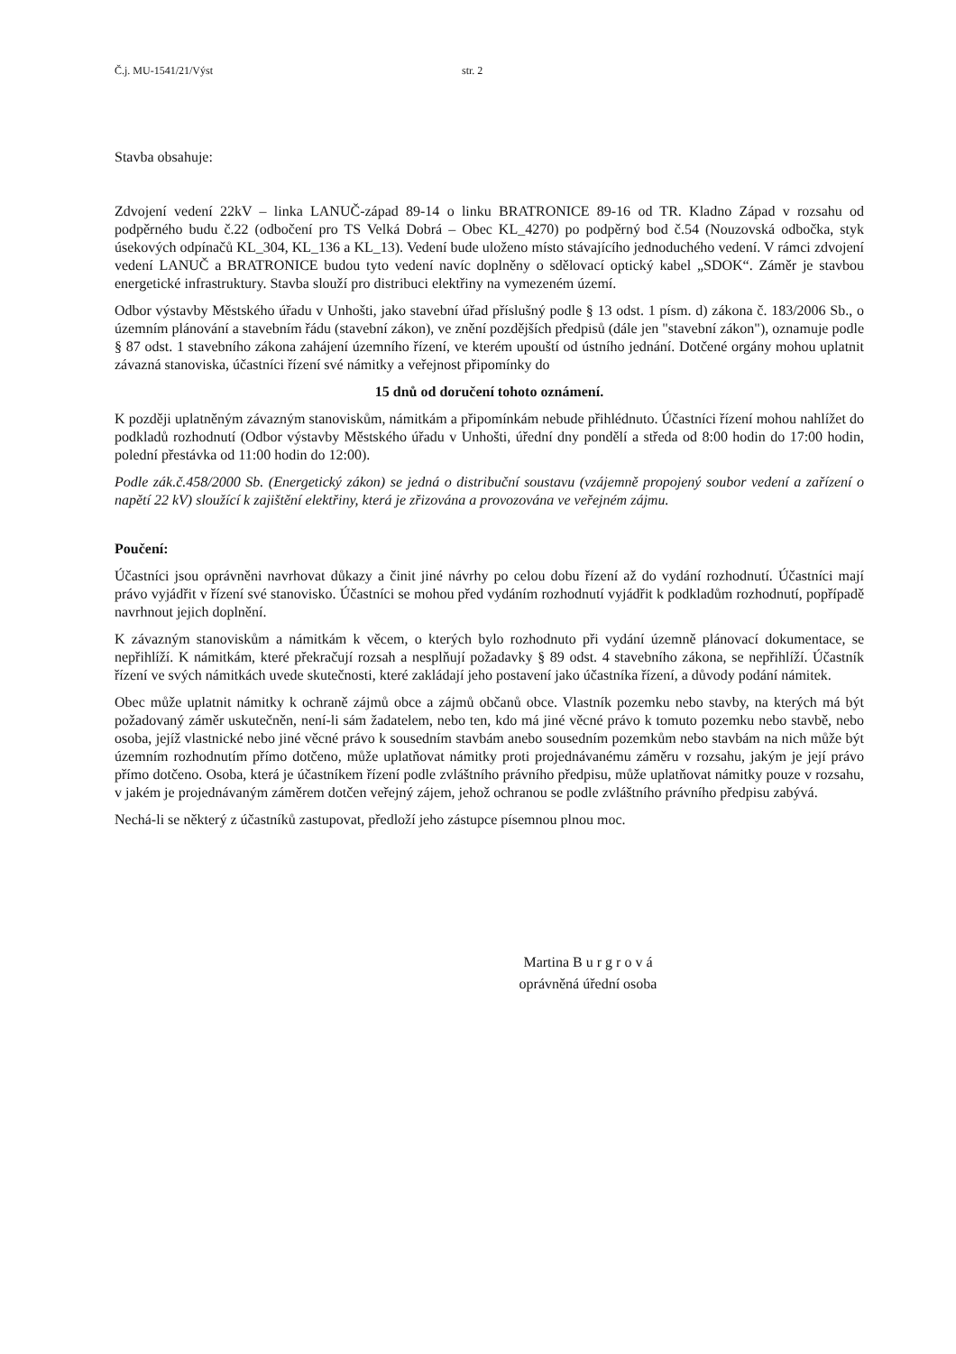Č.j. MU-1541/21/Výst str. 2
Stavba obsahuje:
Zdvojení vedení 22kV – linka LANUČ-západ 89-14 o linku BRATRONICE 89-16 od TR. Kladno Západ v rozsahu od podpěrného budu č.22 (odbočení pro TS Velká Dobrá – Obec KL_4270) po podpěrný bod č.54 (Nouzovská odbočka, styk úsekových odpínačů KL_304, KL_136 a KL_13). Vedení bude uloženo místo stávajícího jednoduchého vedení. V rámci zdvojení vedení LANUČ a BRATRONICE budou tyto vedení navíc doplněny o sdělovací optický kabel „SDOK“. Záměr je stavbou energetické infrastruktury. Stavba slouží pro distribuci elektřiny na vymezeném území.
Odbor výstavby Městského úřadu v Unhošti, jako stavební úřad příslušný podle § 13 odst. 1 písm. d) zákona č. 183/2006 Sb., o územním plánování a stavebním řádu (stavební zákon), ve znění pozdějších předpisů (dále jen "stavební zákon"), oznamuje podle § 87 odst. 1 stavebního zákona zahájení územního řízení, ve kterém upouští od ústního jednání. Dotčené orgány mohou uplatnit závazná stanoviska, účastníci řízení své námitky a veřejnost připomínky do
15 dnů od doručení tohoto oznámení.
K později uplatněným závazným stanoviskům, námitkám a připomínkám nebude přihlédnuto. Účastníci řízení mohou nahlížet do podkladů rozhodnutí (Odbor výstavby Městského úřadu v Unhošti, úřední dny pondělí a středa od 8:00 hodin do 17:00 hodin, polední přestávka od 11:00 hodin do 12:00).
Podle zák.č.458/2000 Sb. (Energetický zákon) se jedná o distribuční soustavu (vzájemně propojený soubor vedení a zařízení o napětí 22 kV) sloužící k zajištění elektřiny, která je zřizována a provozována ve veřejném zájmu.
Poučení:
Účastníci jsou oprávněni navrhovat důkazy a činit jiné návrhy po celou dobu řízení až do vydání rozhodnutí. Účastníci mají právo vyjádřit v řízení své stanovisko. Účastníci se mohou před vydáním rozhodnutí vyjádřit k podkladům rozhodnutí, popřípadě navrhnout jejich doplnění.
K závazným stanoviskům a námitkám k věcem, o kterých bylo rozhodnuto při vydání územně plánovací dokumentace, se nepřihlíží. K námitkám, které překračují rozsah a nesplňují požadavky § 89 odst. 4 stavebního zákona, se nepřihlíží. Účastník řízení ve svých námitkách uvede skutečnosti, které zakládají jeho postavení jako účastníka řízení, a důvody podání námitek.
Obec může uplatnit námitky k ochraně zájmů obce a zájmů občanů obce. Vlastník pozemku nebo stavby, na kterých má být požadovaný záměr uskutečněn, není-li sám žadatelem, nebo ten, kdo má jiné věcné právo k tomuto pozemku nebo stavbě, nebo osoba, jejíž vlastnické nebo jiné věcné právo k sousedním stavbám anebo sousedním pozemkům nebo stavbám na nich může být územním rozhodnutím přímo dotčeno, může uplatňovat námitky proti projednávanému záměru v rozsahu, jakým je její právo přímo dotčeno. Osoba, která je účastníkem řízení podle zvláštního právního předpisu, může uplatňovat námitky pouze v rozsahu, v jakém je projednávaným záměrem dotčen veřejný zájem, jehož ochranou se podle zvláštního právního předpisu zabývá.
Nechá-li se některý z účastníků zastupovat, předloží jeho zástupce písemnou plnou moc.
Martina B u r g r o v á
oprávněná úřední osoba